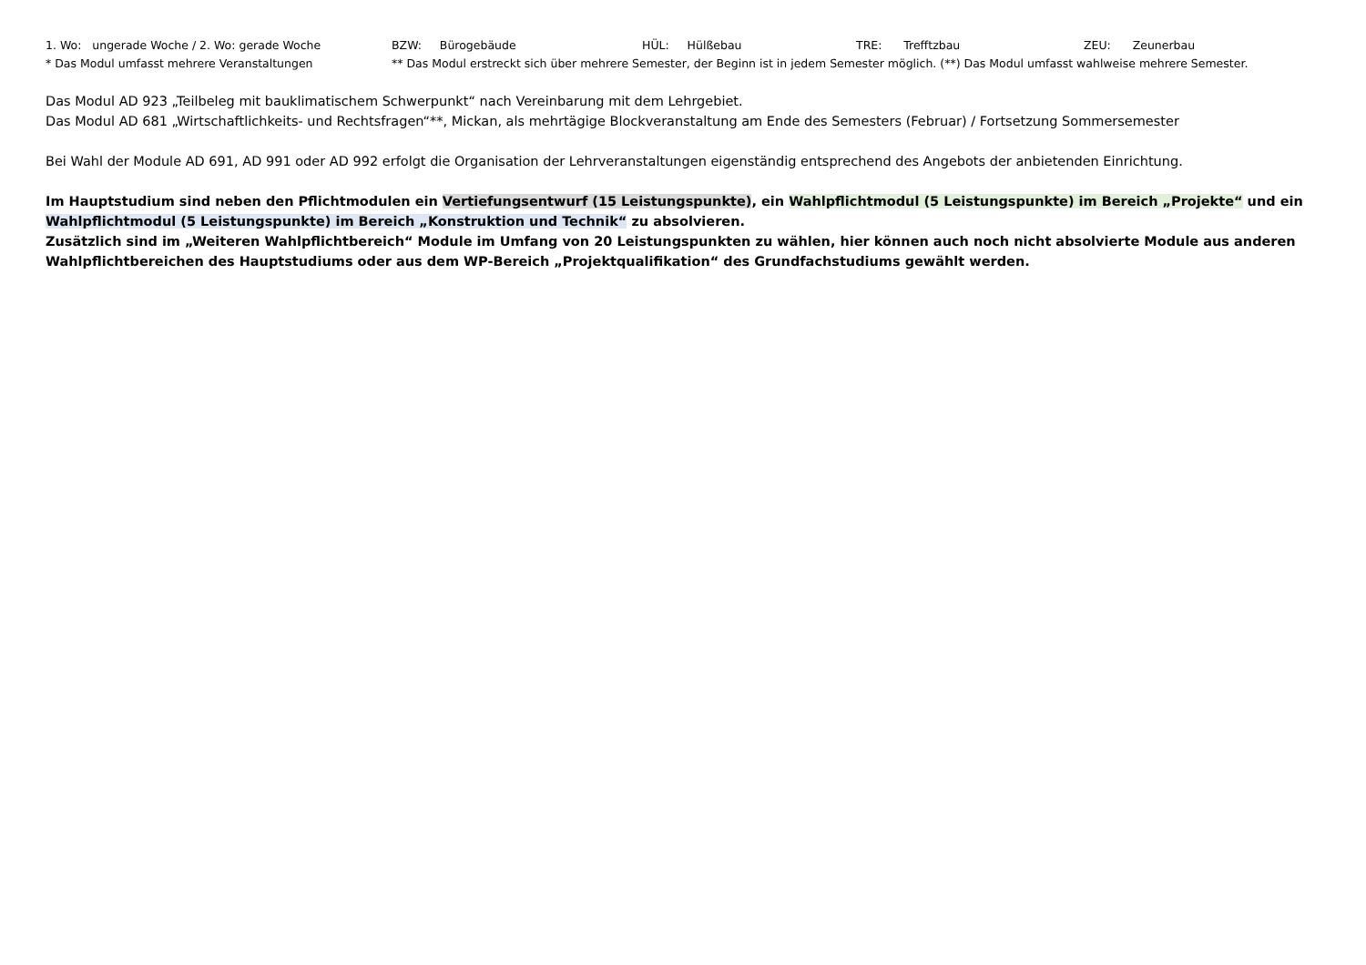1. Wo: ungerade Woche / 2. Wo: gerade Woche BZW: Bürogebäude HÜL: Hülßebau TRE: Trefftzbau ZEU: Zeunerbau
* Das Modul umfasst mehrere Veranstaltungen ** Das Modul erstreckt sich über mehrere Semester, der Beginn ist in jedem Semester möglich. (**) Das Modul umfasst wahlweise mehrere Semester.
Das Modul AD 923 „Teilbeleg mit bauklimatischem Schwerpunkt“ nach Vereinbarung mit dem Lehrgebiet.
Das Modul AD 681 „Wirtschaftlichkeits- und Rechtsfragen“**, Mickan, als mehrtägige Blockveranstaltung am Ende des Semesters (Februar) / Fortsetzung Sommersemester
Bei Wahl der Module AD 691, AD 991 oder AD 992 erfolgt die Organisation der Lehrveranstaltungen eigenständig entsprechend des Angebots der anbietenden Einrichtung.
Im Hauptstudium sind neben den Pflichtmodulen ein Vertiefungsentwurf (15 Leistungspunkte), ein Wahlpflichtmodul (5 Leistungspunkte) im Bereich „Projekte“ und ein Wahlpflichtmodul (5 Leistungspunkte) im Bereich „Konstruktion und Technik“ zu absolvieren.
Zusätzlich sind im „Weiteren Wahlpflichtbereich“ Module im Umfang von 20 Leistungspunkten zu wählen, hier können auch noch nicht absolvierte Module aus anderen Wahlpflichtbereichen des Hauptstudiums oder aus dem WP-Bereich „Projektqualifikation“ des Grundfachstudiums gewählt werden.